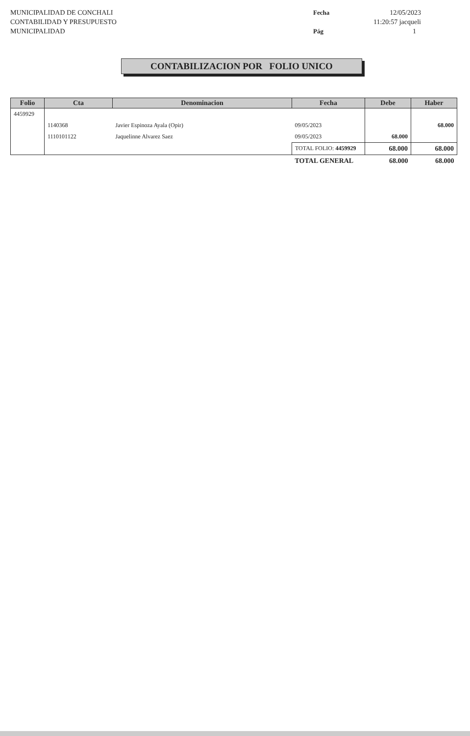MUNICIPALIDAD DE CONCHALI
CONTABILIDAD Y PRESUPUESTO
MUNICIPALIDAD
Fecha 12/05/2023 11:20:57 jacqueli Pág 1
CONTABILIZACION POR FOLIO UNICO
| Folio | Cta | Denominacion | Fecha | Debe | Haber |
| --- | --- | --- | --- | --- | --- |
| 4459929 | | | | | |
| | 1140368 | Javier Espinoza Ayala (Opir) | 09/05/2023 | | 68.000 |
| | 1110101122 | Jaquelinne Alvarez Saez | 09/05/2023 | 68.000 | |
| | | | TOTAL FOLIO: 4459929 | 68.000 | 68.000 |
| | | | TOTAL GENERAL | 68.000 | 68.000 |